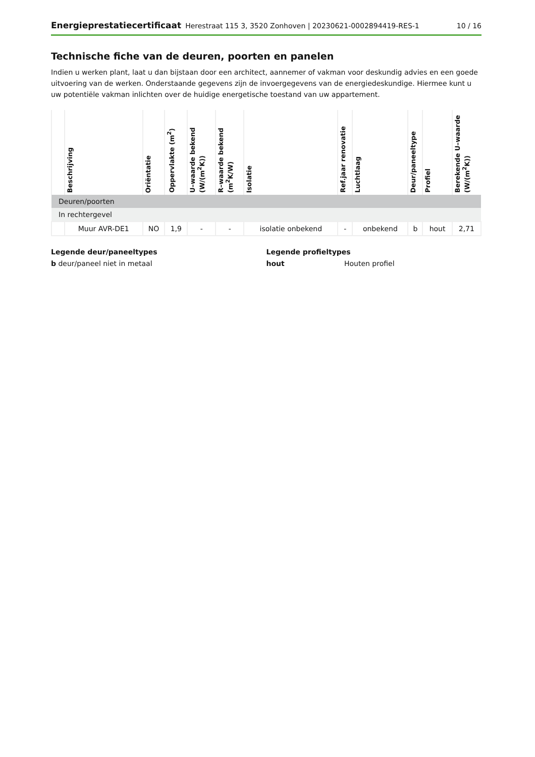Energieprestatiecertificaat Herestraat 115 3, 3520 Zonhoven | 20230621-0002894419-RES-1 10 / 16
Technische fiche van de deuren, poorten en panelen
Indien u werken plant, laat u dan bijstaan door een architect, aannemer of vakman voor deskundig advies en een goede uitvoering van de werken. Onderstaande gegevens zijn de invoergegevens van de energiedeskundige. Hiermee kunt u uw potentiële vakman inlichten over de huidige energetische toestand van uw appartement.
| | Beschrijving | Oriëntatie | Oppervlakte (m<sup>2</sup>) | U–waarde bekend (W/(m<sup>2</sup>K)) | R–waarde bekend (m<sup>2</sup>K/W) | Isolatie | Ref.jaar renovatie | Luchtlaag | Deur/paneeltype | Profiel | Berekende U–waarde (W/(m<sup>2</sup>K)) |
| --- | --- | --- | --- | --- | --- | --- | --- | --- | --- | --- | --- |
| Deuren/poorten | | | | | | | | | | | |
| In rechtergevel | | | | | | | | | | | |
| | Muur AVR-DE1 | NO | 1,9 | - | - | isolatie onbekend | - | onbekend | b | hout | 2,71 |
Legende deur/paneeltypes
b deur/paneel niet in metaal
Legende profieltypes
hout Houten profiel